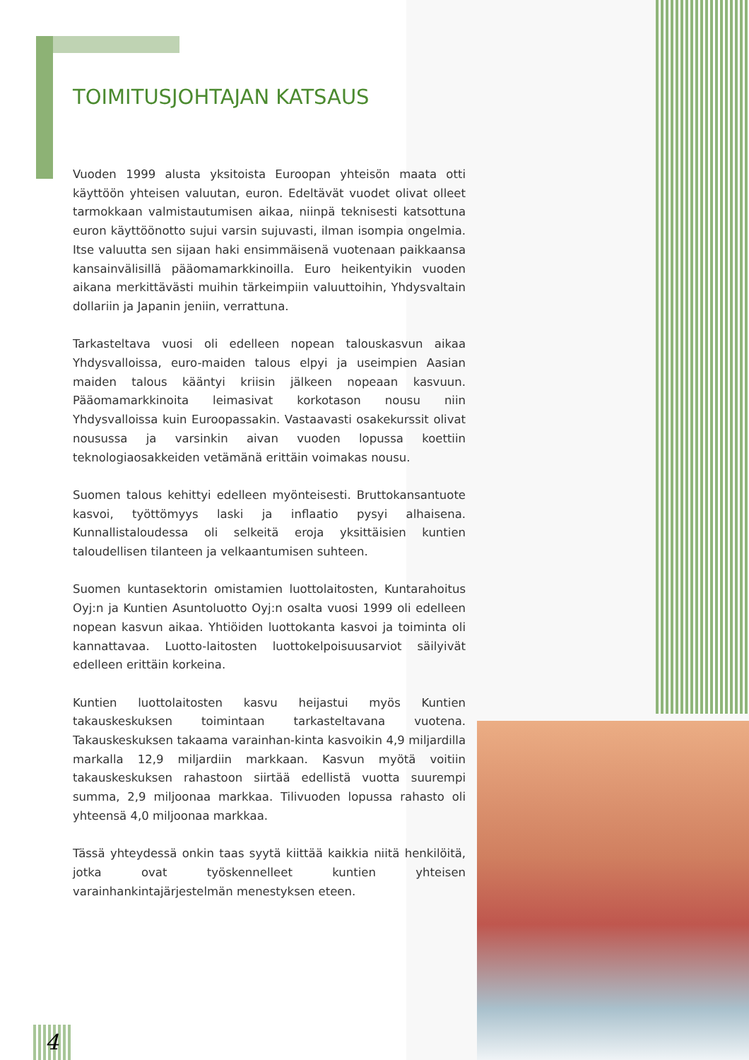TOIMITUSJOHTAJAN KATSAUS
Vuoden 1999 alusta yksitoista Euroopan yhteisön maata otti käyttöön yhteisen valuutan, euron. Edeltävät vuodet olivat olleet tarmokkaan valmistautumisen aikaa, niinpä teknisesti katsottuna euron käyttöönotto sujui varsin sujuvasti, ilman isompia ongelmia. Itse valuutta sen sijaan haki ensimmäisenä vuotenaan paikkaansa kansainvälisillä pääomamarkkinoilla. Euro heikentyikin vuoden aikana merkittävästi muihin tärkeimpiin valuuttoihin, Yhdysvaltain dollariin ja Japanin jeniin, verrattuna.
Tarkasteltava vuosi oli edelleen nopean talouskasvun aikaa Yhdysvalloissa, euro-maiden talous elpyi ja useimpien Aasian maiden talous kääntyi kriisin jälkeen nopeaan kasvuun. Pääomamarkkinoita leimasivat korkotason nousu niin Yhdysvalloissa kuin Euroopassakin. Vastaavasti osakekurssit olivat nousussa ja varsinkin aivan vuoden lopussa koettiin teknologiaosakkeiden vetämänä erittäin voimakas nousu.
Suomen talous kehittyi edelleen myönteisesti. Bruttokansantuote kasvoi, työttömyys laski ja inflaatio pysyi alhaisena. Kunnallistaloudessa oli selkeitä eroja yksittäisien kuntien taloudellisen tilanteen ja velkaantumisen suhteen.
Suomen kuntasektorin omistamien luottolaitosten, Kuntarahoitus Oyj:n ja Kuntien Asuntoluotto Oyj:n osalta vuosi 1999 oli edelleen nopean kasvun aikaa. Yhtiöiden luottokanta kasvoi ja toiminta oli kannattavaa. Luotto-laitosten luottokelpoisuusarviot säilyivät edelleen erittäin korkeina.
Kuntien luottolaitosten kasvu heijastui myös Kuntien takauskeskuksen toimintaan tarkasteltavana vuotena. Takauskeskuksen takaama varainhan-kinta kasvoikin 4,9 miljardilla markalla 12,9 miljardiin markkaan. Kasvun myötä voitiin takauskeskuksen rahastoon siirtää edellistä vuotta suurempi summa, 2,9 miljoonaa markkaa. Tilivuoden lopussa rahasto oli yhteensä 4,0 miljoonaa markkaa.
Tässä yhteydessä onkin taas syytä kiittää kaikkia niitä henkilöitä, jotka ovat työskennelleet kuntien yhteisen varainhankintajärjestelmän menestyksen eteen.
4